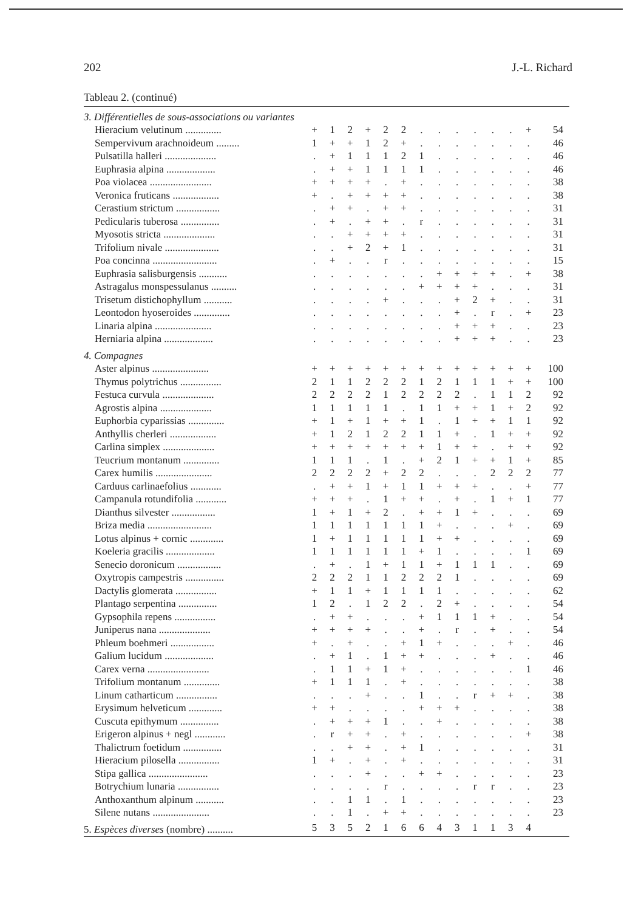202 J.-L. Richard
Tableau 2. (continué)
| 3. Différentielles de sous-associations ou variantes | | | | | | | | | | | | | | |
| Hieracium velutinum .............. | + | 1 | 2 | + | 2 | 2 | . | . | . | . | . | . | + | 54 |
| Sempervivum arachnoideum ......... | 1 | + | + | 1 | 2 | + | . | . | . | . | . | . | . | 46 |
| Pulsatilla halleri .................... | . | + | 1 | 1 | 1 | 2 | 1 | . | . | . | . | . | . | 46 |
| Euphrasia alpina ................... | . | + | + | 1 | 1 | 1 | 1 | . | . | . | . | . | . | 46 |
| Poa violacea ........................ | + | + | + | + | . | + | . | . | . | . | . | . | . | 38 |
| Veronica fruticans .................. | + | . | + | + | + | + | . | . | . | . | . | . | . | 38 |
| Cerastium strictum ................. | . | + | + | . | + | + | . | . | . | . | . | . | . | 31 |
| Pedicularis tuberosa ............... | . | + | . | + | + | . | r | . | . | . | . | . | . | 31 |
| Myosotis stricta .................... | . | . | + | + | + | + | . | . | . | . | . | . | . | 31 |
| Trifolium nivale ..................... | . | . | + | 2 | + | 1 | . | . | . | . | . | . | . | 31 |
| Poa concinna ......................... | . | + | . | . | r | . | . | . | . | . | . | . | . | 15 |
| Euphrasia salisburgensis ........... | . | . | . | . | . | . | . | + | + | + | + | . | + | 38 |
| Astragalus monspessulanus .......... | . | . | . | . | . | . | + | + | + | + | . | . | . | 31 |
| Trisetum distichophyllum ........... | . | . | . | . | + | . | . | . | + | 2 | + | . | . | 31 |
| Leontodon hyoseroides .............. | . | . | . | . | . | . | . | . | + | . | r | . | + | 23 |
| Linaria alpina ...................... | . | . | . | . | . | . | . | . | + | + | + | . | . | 23 |
| Herniaria alpina ................... | . | . | . | . | . | . | . | . | + | + | + | . | . | 23 |
| 4. Compagnes | | | | | | | | | | | | | | |
| Aster alpinus ...................... | + | + | + | + | + | + | + | + | + | + | + | + | + | 100 |
| Thymus polytrichus ................ | 2 | 1 | 1 | 2 | 2 | 2 | 1 | 2 | 1 | 1 | 1 | + | + | 100 |
| Festuca curvula .................... | 2 | 2 | 2 | 2 | 1 | 2 | 2 | 2 | 2 | . | 1 | 1 | 2 | 92 |
| Agrostis alpina .................... | 1 | 1 | 1 | 1 | 1 | . | 1 | 1 | + | + | 1 | + | 2 | 92 |
| Euphorbia cyparissias .............. | + | 1 | + | 1 | + | + | 1 | . | 1 | + | + | 1 | 1 | 92 |
| Anthyllis cherleri .................. | + | 1 | 2 | 1 | 2 | 2 | 1 | 1 | + | . | 1 | + | + | 92 |
| Carlina simplex .................... | + | + | + | + | + | + | + | 1 | + | + | . | + | + | 92 |
| Teucrium montanum .............. | 1 | 1 | 1 | . | 1 | . | + | 2 | 1 | + | + | 1 | + | 85 |
| Carex humilis ...................... | 2 | 2 | 2 | 2 | + | 2 | 2 | . | . | . | 2 | 2 | 2 | 77 |
| Carduus carlinaefolius ............ | . | + | + | 1 | + | 1 | 1 | + | + | + | . | . | + | 77 |
| Campanula rotundifolia ............ | + | + | + | . | 1 | + | + | . | + | . | 1 | + | 1 | 77 |
| Dianthus silvester ................. | 1 | + | 1 | + | 2 | . | + | + | 1 | + | . | . | . | 69 |
| Briza media ......................... | 1 | 1 | 1 | 1 | 1 | 1 | 1 | + | . | . | . | + | . | 69 |
| Lotus alpinus + cornic ............. | 1 | + | 1 | 1 | 1 | 1 | 1 | + | + | . | . | . | . | 69 |
| Koeleria gracilis ................... | 1 | 1 | 1 | 1 | 1 | 1 | + | 1 | . | . | . | . | 1 | 69 |
| Senecio doronicum ................. | . | + | . | 1 | + | 1 | 1 | + | 1 | 1 | 1 | . | . | 69 |
| Oxytropis campestris ............... | 2 | 2 | 2 | 1 | 1 | 2 | 2 | 2 | 1 | . | . | . | . | 69 |
| Dactylis glomerata ................ | + | 1 | 1 | + | 1 | 1 | 1 | 1 | . | . | . | . | . | 62 |
| Plantago serpentina ............... | 1 | 2 | . | 1 | 2 | 2 | . | 2 | + | . | . | . | . | 54 |
| Gypsophila repens ................ | . | + | + | . | . | . | + | 1 | 1 | 1 | + | . | . | 54 |
| Juniperus nana .................... | + | + | + | + | . | . | + | . | r | . | + | . | . | 54 |
| Phleum boehmeri ................. | + | . | + | . | . | + | 1 | + | . | . | . | + | . | 46 |
| Galium lucidum ................... | . | + | 1 | . | 1 | + | + | . | . | . | + | . | . | 46 |
| Carex verna ........................ | . | 1 | 1 | + | 1 | + | . | . | . | . | . | . | 1 | 46 |
| Trifolium montanum .............. | + | 1 | 1 | 1 | . | + | . | . | . | . | . | . | . | 38 |
| Linum catharticum ................ | . | . | . | + | . | . | 1 | . | . | r | + | + | . | 38 |
| Erysimum helveticum ............. | + | + | . | . | . | . | + | + | + | . | . | . | . | 38 |
| Cuscuta epithymum ............... | . | + | + | + | 1 | . | . | + | . | . | . | . | . | 38 |
| Erigeron alpinus + negl ............ | . | r | + | + | . | + | . | . | . | . | . | . | + | 38 |
| Thalictrum foetidum ............... | . | . | + | + | . | + | 1 | . | . | . | . | . | . | 31 |
| Hieracium pilosella ................ | 1 | + | . | + | . | + | . | . | . | . | . | . | . | 31 |
| Stipa gallica ....................... | . | . | . | + | . | . | + | + | . | . | . | . | . | 23 |
| Botrychium lunaria ................ | . | . | . | . | r | . | . | . | . | r | r | . | . | 23 |
| Anthoxanthum alpinum ........... | . | . | 1 | 1 | . | 1 | . | . | . | . | . | . | . | 23 |
| Silene nutans ...................... | . | . | 1 | . | + | + | . | . | . | . | . | . | . | 23 |
| 5. Espèces diverses (nombre) .......... | 5 | 3 | 5 | 2 | 1 | 6 | 6 | 4 | 3 | 1 | 1 | 3 | 4 | |